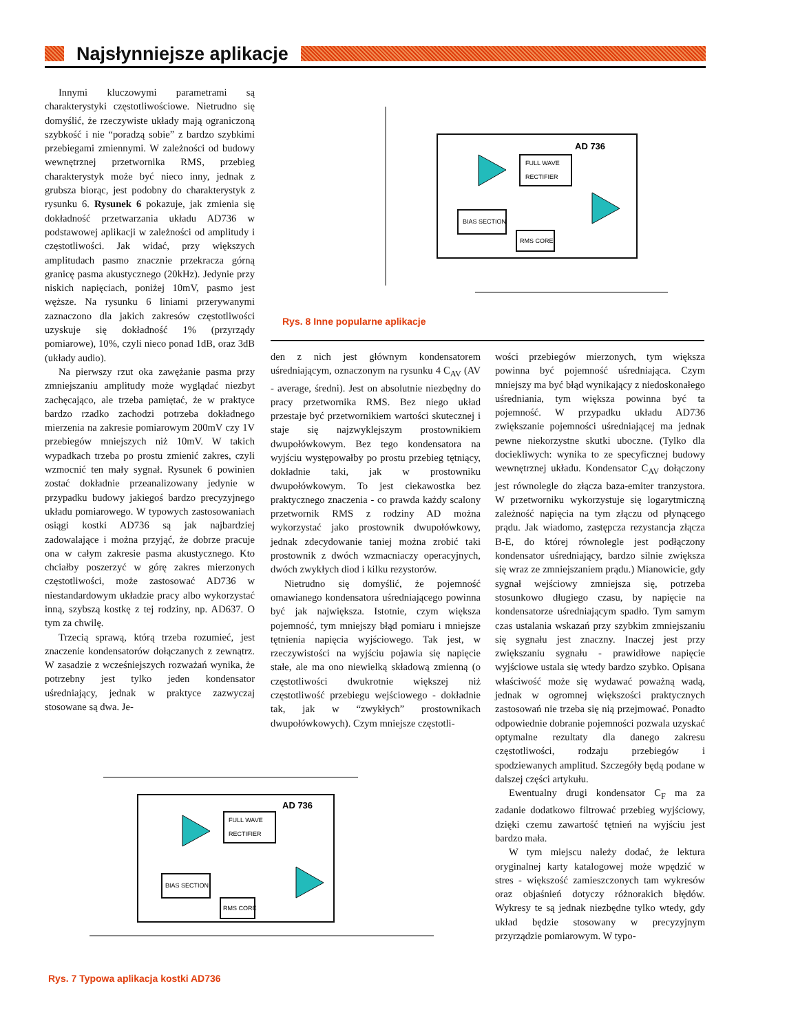Najsłynniejsze aplikacje
Innymi kluczowymi parametrami są charakterystyki częstotliwościowe. Nietrudno się domyślić, że rzeczywiste układy mają ograniczoną szybkość i nie “poradzą sobie” z bardzo szybkimi przebiegami zmiennymi. W zależności od budowy wewnętrznej przetwornika RMS, przebieg charakterystyk może być nieco inny, jednak z grubsza biorąc, jest podobny do charakterystyk z rysunku 6. Rysunek 6 pokazuje, jak zmienia się dokładność przetwarzania układu AD736 w podstawowej aplikacji w zależności od amplitudy i częstotliwości. Jak widać, przy większych amplitudach pasmo znacznie przekracza górną granicę pasma akustycznego (20kHz). Jedynie przy niskich napięciach, poniżej 10mV, pasmo jest węższe. Na rysunku 6 liniami przerywanymi zaznaczono dla jakich zakresów częstotliwości uzyskuje się dokładność 1% (przyrządy pomiarowe), 10%, czyli nieco ponad 1dB, oraz 3dB (układy audio).
Na pierwszy rzut oka zawężanie pasma przy zmniejszaniu amplitudy może wyglądać niezbyt zachęcająco, ale trzeba pamiętać, że w praktyce bardzo rzadko zachodzi potrzeba dokładnego mierzenia na zakresie pomiarowym 200mV czy 1V przebiegów mniejszych niż 10mV. W takich wypadkach trzeba po prostu zmienić zakres, czyli wzmocnić ten mały sygnał. Rysunek 6 powinien zostać dokładnie przeanalizowany jedynie w przypadku budowy jakiegoś bardzo precyzyjnego układu pomiarowego. W typowych zastosowaniach osiągi kostki AD736 są jak najbardziej zadowalające i można przyjąć, że dobrze pracuje ona w całym zakresie pasma akustycznego. Kto chciałby poszerzyć w górę zakres mierzonych częstotliwości, może zastosować AD736 w niestandardowym układzie pracy albo wykorzystać inną, szybszą kostkę z tej rodziny, np. AD637. O tym za chwilę.
Trzecią sprawą, którą trzeba rozumieć, jest znaczenie kondensatorów dołączanych z zewnątrz. W zasadzie z wcześniejszych rozważań wynika, że potrzebny jest tylko jeden kondensator uśredniający, jednak w praktyce zazwyczaj stosowane są dwa. Je-
AD 736
FULL WAVE
RECTIFIER
BIAS SECTION
RMS CORE
Rys. 8 Inne popularne aplikacje
den z nich jest głównym kondensatorem uśredniającym, oznaczonym na rysunku 4 C<sub>AV</sub> (AV - average, średni). Jest on absolutnie niezbędny do pracy przetwornika RMS. Bez niego układ przestaje być przetwornikiem wartości skutecznej i staje się najzwyklejszym prostownikiem dwupołówkowym. Bez tego kondensatora na wyjściu występowałby po prostu przebieg tętniący, dokładnie taki, jak w prostowniku dwupołówkowym. To jest ciekawostka bez praktycznego znaczenia - co prawda każdy scalony przetwornik RMS z rodziny AD można wykorzystać jako prostownik dwupołówkowy, jednak zdecydowanie taniej można zrobić taki prostownik z dwóch wzmacniaczy operacyjnych, dwóch zwykłych diod i kilku rezystorów.
Nietrudno się domyślić, że pojemność omawianego kondensatora uśredniającego powinna być jak największa. Istotnie, czym większa pojemność, tym mniejszy błąd pomiaru i mniejsze tętnienia napięcia wyjściowego. Tak jest, w rzeczywistości na wyjściu pojawia się napięcie stałe, ale ma ono niewielką składową zmienną (o częstotliwości dwukrotnie większej niż częstotliwość przebiegu wejściowego - dokładnie tak, jak w “zwykłych” prostownikach dwupołówkowych). Czym mniejsze częstotli-
wości przebiegów mierzonych, tym większa powinna być pojemność uśredniająca. Czym mniejszy ma być błąd wynikający z niedoskonałego uśredniania, tym większa powinna być ta pojemność. W przypadku układu AD736 zwiększanie pojemności uśredniającej ma jednak pewne niekorzystne skutki uboczne. (Tylko dla dociekliwych: wynika to ze specyficznej budowy wewnętrznej układu. Kondensator C<sub>AV</sub> dołączony jest równolegle do złącza baza-emiter tranzystora. W przetworniku wykorzystuje się logarytmiczną zależność napięcia na tym złączu od płynącego prądu. Jak wiadomo, zastępcza rezystancja złącza B-E, do której równolegle jest podłączony kondensator uśredniający, bardzo silnie zwiększa się wraz ze zmniejszaniem prądu.) Mianowicie, gdy sygnał wejściowy zmniejsza się, potrzeba stosunkowo długiego czasu, by napięcie na kondensatorze uśredniającym spadło. Tym samym czas ustalania wskazań przy szybkim zmniejszaniu się sygnału jest znaczny. Inaczej jest przy zwiększaniu sygnału - prawidłowe napięcie wyjściowe ustala się wtedy bardzo szybko. Opisana właściwość może się wydawać poważną wadą, jednak w ogromnej większości praktycznych zastosowań nie trzeba się nią przejmować. Ponadto odpowiednie dobranie pojemności pozwala uzyskać optymalne rezultaty dla danego zakresu częstotliwości, rodzaju przebiegów i spodziewanych amplitud. Szczegóły będą podane w dalszej części artykułu.
Ewentualny drugi kondensator C<sub>F</sub> ma za zadanie dodatkowo filtrować przebieg wyjściowy, dzięki czemu zawartość tętnień na wyjściu jest bardzo mała.
W tym miejscu należy dodać, że lektura oryginalnej karty katalogowej może wpędzić w stres - większość zamieszczonych tam wykresów oraz objaśnień dotyczy różnorakich błędów. Wykresy te są jednak niezbędne tylko wtedy, gdy układ będzie stosowany w precyzyjnym przyrządzie pomiarowym. W typo-
AD 736
FULL WAVE
RECTIFIER
BIAS SECTION
RMS CORE
Rys. 7 Typowa aplikacja kostki AD736